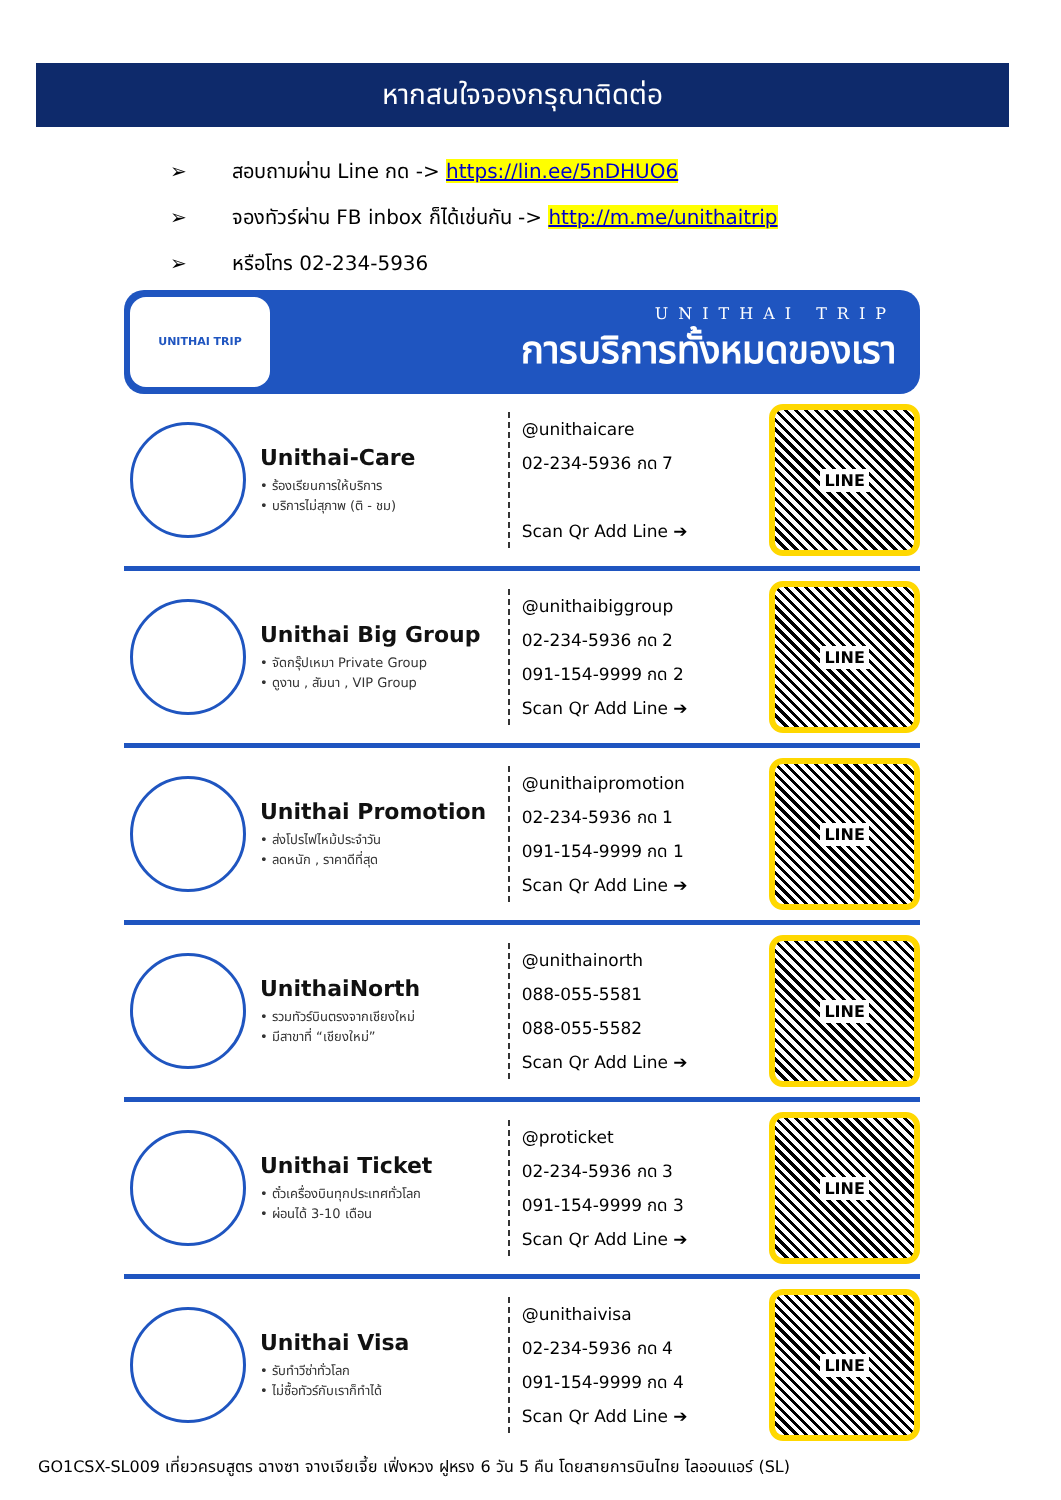หากสนใจจองกรุณาติดต่อ
➢ สอบถามผ่าน Line กด -> https://lin.ee/5nDHUO6
➢ จองทัวร์ผ่าน FB inbox ก็ได้เช่นกัน -> http://m.me/unithaitrip
➢ หรือโทร 02-234-5936
UNITHAI TRIP
UNITHAI TRIP
การบริการทั้งหมดของเรา
Unithai-Care
• ร้องเรียนการให้บริการ
• บริการไม่สุภาพ (ติ - ชม)
@unithaicare
02-234-5936 กด 7
Scan Qr Add Line ➔
LINE
Unithai Big Group
• จัดกรุ๊ปเหมา Private Group
• ดูงาน , สัมนา , VIP Group
@unithaibiggroup
02-234-5936 กด 2
091-154-9999 กด 2
Scan Qr Add Line ➔
LINE
Unithai Promotion
• ส่งโปรไฟไหม้ประจำวัน
• ลดหนัก , ราคาดีที่สุด
@unithaipromotion
02-234-5936 กด 1
091-154-9999 กด 1
Scan Qr Add Line ➔
LINE
UnithaiNorth
• รวมทัวร์บินตรงจากเชียงใหม่
• มีสาขาที่ “เชียงใหม่”
@unithainorth
088-055-5581
088-055-5582
Scan Qr Add Line ➔
LINE
Unithai Ticket
• ตั๋วเครื่องบินทุกประเทศทั่วโลก
• ผ่อนได้ 3-10 เดือน
@proticket
02-234-5936 กด 3
091-154-9999 กด 3
Scan Qr Add Line ➔
LINE
Unithai Visa
• รับทำวีซ่าทั่วโลก
• ไม่ซื้อทัวร์กับเราก็ทำได้
@unithaivisa
02-234-5936 กด 4
091-154-9999 กด 4
Scan Qr Add Line ➔
LINE
GO1CSX-SL009 เที่ยวครบสูตร ฉางซา จางเจียเจี้ย เฟิ่งหวง ฝูหรง 6 วัน 5 คืน โดยสายการบินไทย ไลออนแอร์ (SL)